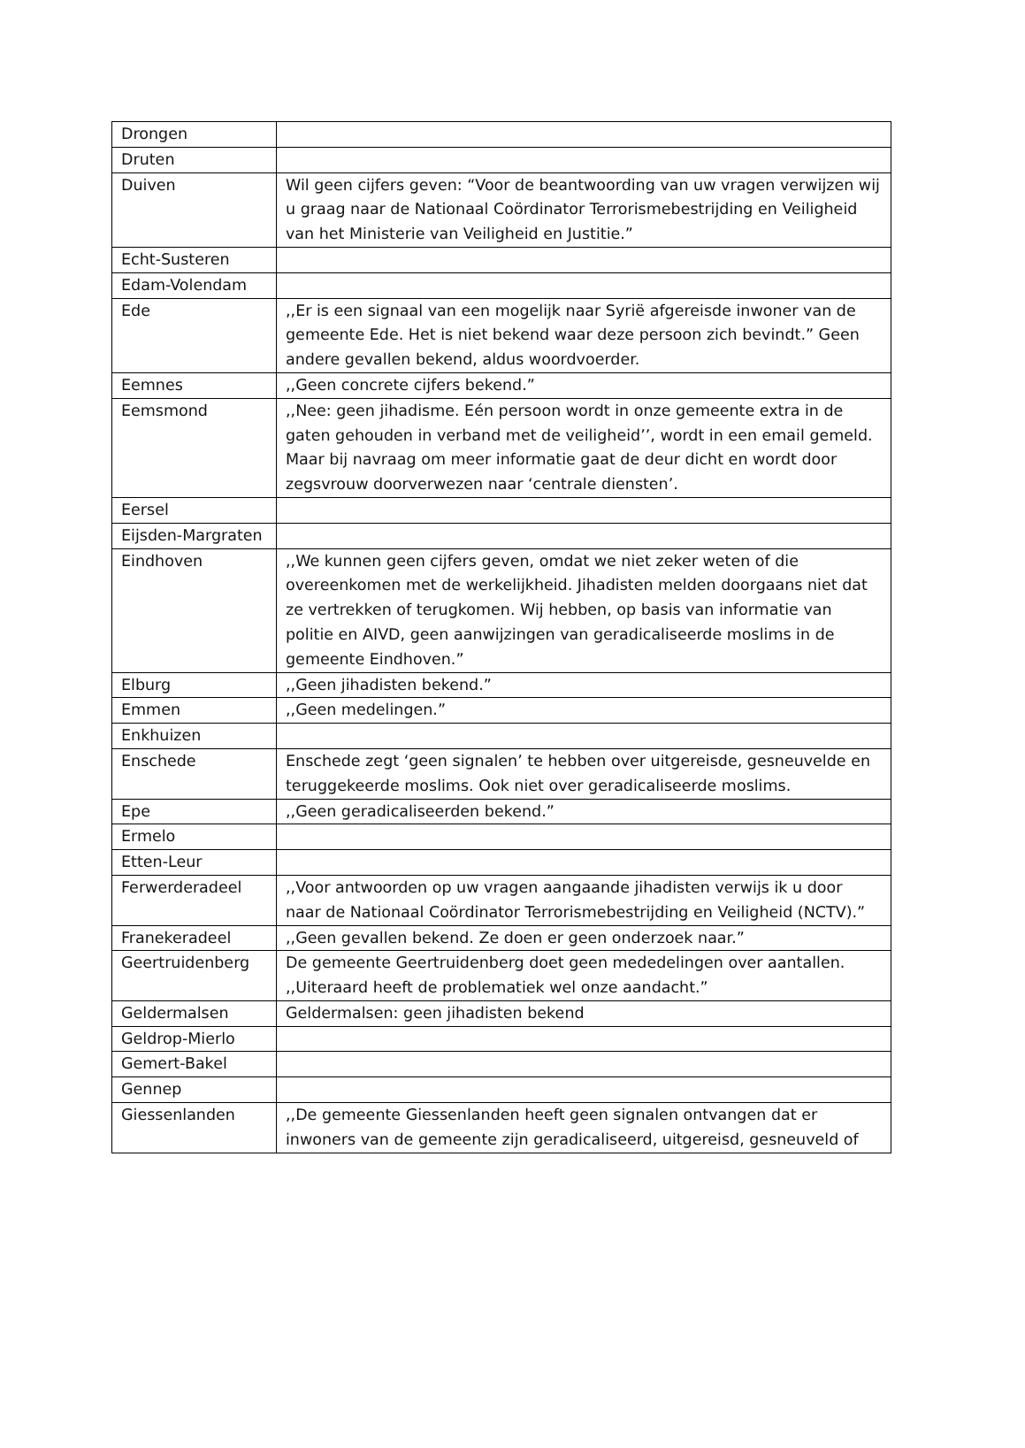| Drongen | |
| Druten | |
| Duiven | Wil geen cijfers geven: “Voor de beantwoording van uw vragen verwijzen wij u graag naar de Nationaal Coördinator Terrorismebestrijding en Veiligheid van het Ministerie van Veiligheid en Justitie.” |
| Echt-Susteren | |
| Edam-Volendam | |
| Ede | ,,Er is een signaal van een mogelijk naar Syrië afgereisde inwoner van de gemeente Ede. Het is niet bekend waar deze persoon zich bevindt.” Geen andere gevallen bekend, aldus woordvoerder. |
| Eemnes | ,,Geen concrete cijfers bekend.” |
| Eemsmond | ,,Nee: geen jihadisme. Eén persoon wordt in onze gemeente extra in de gaten gehouden in verband met de veiligheid’’, wordt in een email gemeld. Maar bij navraag om meer informatie gaat de deur dicht en wordt door zegsvrouw doorverwezen naar ‘centrale diensten’. |
| Eersel | |
| Eijsden-Margraten | |
| Eindhoven | ,,We kunnen geen cijfers geven, omdat we niet zeker weten of die overeenkomen met de werkelijkheid. Jihadisten melden doorgaans niet dat ze vertrekken of terugkomen. Wij hebben, op basis van informatie van politie en AIVD, geen aanwijzingen van geradicaliseerde moslims in de gemeente Eindhoven.” |
| Elburg | ,,Geen jihadisten bekend.” |
| Emmen | ,,Geen medelingen.” |
| Enkhuizen | |
| Enschede | Enschede zegt ‘geen signalen’ te hebben over uitgereisde, gesneuvelde en teruggekeerde moslims. Ook niet over geradicaliseerde moslims. |
| Epe | ,,Geen geradicaliseerden bekend.” |
| Ermelo | |
| Etten-Leur | |
| Ferwerderadeel | ,,Voor antwoorden op uw vragen aangaande jihadisten verwijs ik u door naar de Nationaal Coördinator Terrorismebestrijding en Veiligheid (NCTV).” |
| Franekeradeel | ,,Geen gevallen bekend. Ze doen er geen onderzoek naar.” |
| Geertruidenberg | De gemeente Geertruidenberg doet geen mededelingen over aantallen. ,,Uiteraard heeft de problematiek wel onze aandacht.” |
| Geldermalsen | Geldermalsen: geen jihadisten bekend |
| Geldrop-Mierlo | |
| Gemert-Bakel | |
| Gennep | |
| Giessenlanden | ,,De gemeente Giessenlanden heeft geen signalen ontvangen dat er inwoners van de gemeente zijn geradicaliseerd, uitgereisd, gesneuveld of |